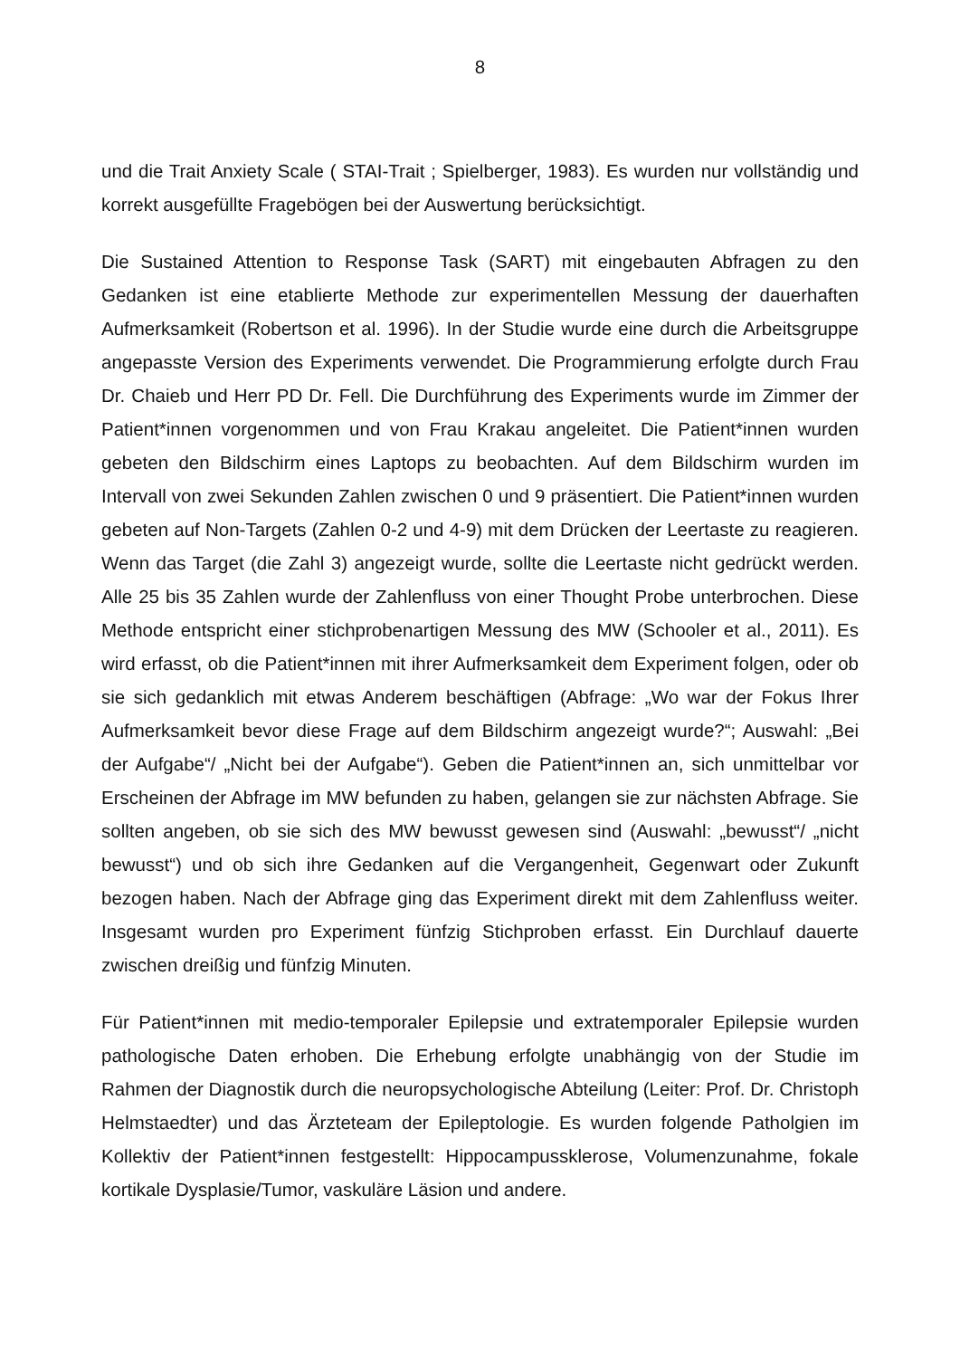8
und die Trait Anxiety Scale ( STAI-Trait ; Spielberger, 1983). Es wurden nur vollständig und korrekt ausgefüllte Fragebögen bei der Auswertung berücksichtigt.
Die Sustained Attention to Response Task (SART) mit eingebauten Abfragen zu den Gedanken ist eine etablierte Methode zur experimentellen Messung der dauerhaften Aufmerksamkeit (Robertson et al. 1996). In der Studie wurde eine durch die Arbeitsgruppe angepasste Version des Experiments verwendet. Die Programmierung erfolgte durch Frau Dr. Chaieb und Herr PD Dr. Fell. Die Durchführung des Experiments wurde im Zimmer der Patient*innen vorgenommen und von Frau Krakau angeleitet. Die Patient*innen wurden gebeten den Bildschirm eines Laptops zu beobachten. Auf dem Bildschirm wurden im Intervall von zwei Sekunden Zahlen zwischen 0 und 9 präsentiert. Die Patient*innen wurden gebeten auf Non-Targets (Zahlen 0-2 und 4-9) mit dem Drücken der Leertaste zu reagieren. Wenn das Target (die Zahl 3) angezeigt wurde, sollte die Leertaste nicht gedrückt werden. Alle 25 bis 35 Zahlen wurde der Zahlenfluss von einer Thought Probe unterbrochen. Diese Methode entspricht einer stichprobenartigen Messung des MW (Schooler et al., 2011). Es wird erfasst, ob die Patient*innen mit ihrer Aufmerksamkeit dem Experiment folgen, oder ob sie sich gedanklich mit etwas Anderem beschäftigen (Abfrage: „Wo war der Fokus Ihrer Aufmerksamkeit bevor diese Frage auf dem Bildschirm angezeigt wurde?“; Auswahl: „Bei der Aufgabe“/ „Nicht bei der Aufgabe“). Geben die Patient*innen an, sich unmittelbar vor Erscheinen der Abfrage im MW befunden zu haben, gelangen sie zur nächsten Abfrage. Sie sollten angeben, ob sie sich des MW bewusst gewesen sind (Auswahl: „bewusst“/ „nicht bewusst“) und ob sich ihre Gedanken auf die Vergangenheit, Gegenwart oder Zukunft bezogen haben. Nach der Abfrage ging das Experiment direkt mit dem Zahlenfluss weiter. Insgesamt wurden pro Experiment fünfzig Stichproben erfasst. Ein Durchlauf dauerte zwischen dreißig und fünfzig Minuten.
Für Patient*innen mit medio-temporaler Epilepsie und extratemporaler Epilepsie wurden pathologische Daten erhoben. Die Erhebung erfolgte unabhängig von der Studie im Rahmen der Diagnostik durch die neuropsychologische Abteilung (Leiter: Prof. Dr. Christoph Helmstaedter) und das Ärzteteam der Epileptologie. Es wurden folgende Patholgien im Kollektiv der Patient*innen festgestellt: Hippocampussklerose, Volumenzunahme, fokale kortikale Dysplasie/Tumor, vaskuläre Läsion und andere.